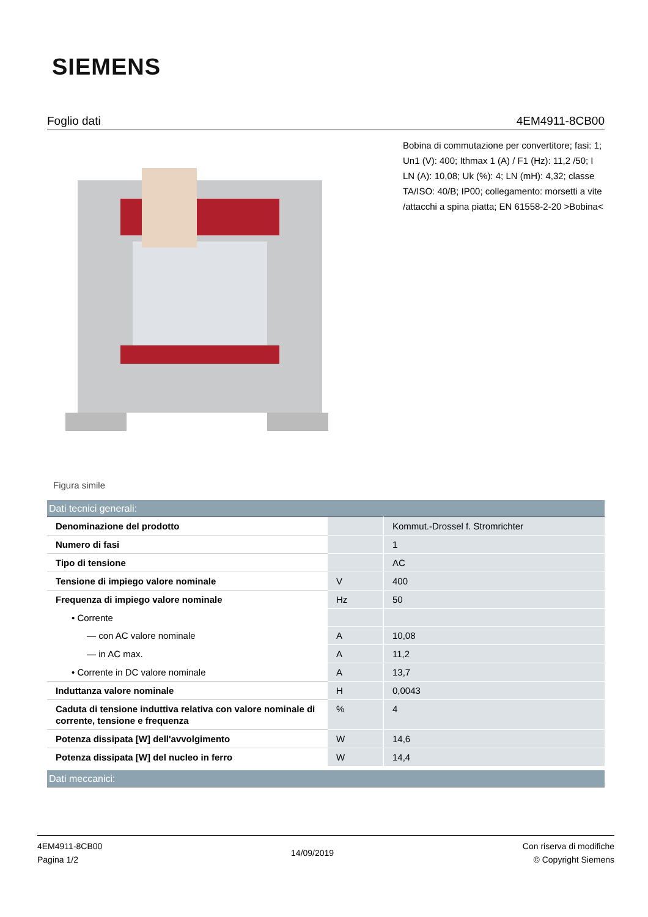SIEMENS
Foglio dati 4EM4911-8CB00
Figura simile
Bobina di commutazione per convertitore; fasi: 1; Un1 (V): 400; Ithmax 1 (A) / F1 (Hz): 11,2 /50; I LN (A): 10,08; Uk (%): 4; LN (mH): 4,32; classe TA/ISO: 40/B; IP00; collegamento: morsetti a vite /attacchi a spina piatta; EN 61558-2-20 >Bobina<
| Dati tecnici generali: | | |
| Denominazione del prodotto | | Kommut.-Drossel f. Stromrichter |
| Numero di fasi | | 1 |
| Tipo di tensione | | AC |
| Tensione di impiego valore nominale | V | 400 |
| Frequenza di impiego valore nominale | Hz | 50 |
| • Corrente | | |
| — con AC valore nominale | A | 10,08 |
| — in AC max. | A | 11,2 |
| • Corrente in DC valore nominale | A | 13,7 |
| Induttanza valore nominale | H | 0,0043 |
| Caduta di tensione induttiva relativa con valore nominale di corrente, tensione e frequenza | % | 4 |
| Potenza dissipata [W] dell'avvolgimento | W | 14,6 |
| Potenza dissipata [W] del nucleo in ferro | W | 14,4 |
| Dati meccanici: | | |
4EM4911-8CB00
Pagina 1/2
14/09/2019
Con riserva di modifiche
© Copyright Siemens